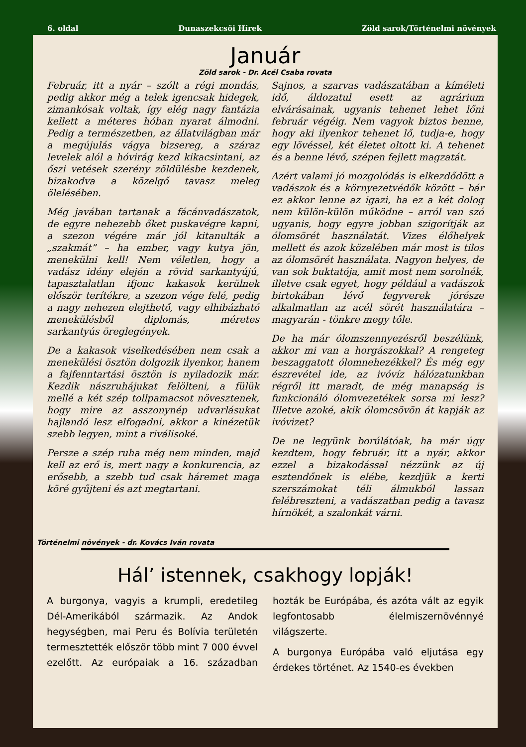6. oldal Dunaszekcsői Hírek Zöld sarok/Történelmi növények
Január
Zöld sarok - Dr. Acél Csaba rovata
Február, itt a nyár – szólt a régi mondás, pedig akkor még a telek igencsak hidegek, zimankósak voltak, így elég nagy fantázia kellett a méteres hóban nyarat álmodni. Pedig a természetben, az állatvilágban már a megújulás vágya bizsereg, a száraz levelek alól a hóvirág kezd kikacsintani, az őszi vetések szerény zöldülésbe kezdenek, bizakodva a közelgő tavasz meleg ölelésében.
Még javában tartanak a fácánvadászatok, de egyre nehezebb őket puskavégre kapni, a szezon végére már jól kitanulták a „szakmát” – ha ember, vagy kutya jön, menekülni kell! Nem véletlen, hogy a vadász idény elején a rövid sarkantyújú, tapasztalatlan ifjonc kakasok kerülnek először terítékre, a szezon vége felé, pedig a nagy nehezen elejthető, vagy elhibázható menekülésből diplomás, méretes sarkantyús öreglegények.
De a kakasok viselkedésében nem csak a menekülési ösztön dolgozik ilyenkor, hanem a fajfenntartási ösztön is nyiladozik már. Kezdik nászruhájukat felölteni, a fülük mellé a két szép tollpamacsot növesztenek, hogy mire az asszonynép udvarlásukat hajlandó lesz elfogadni, akkor a kinézetük szebb legyen, mint a riválisoké.
Persze a szép ruha még nem minden, majd kell az erő is, mert nagy a konkurencia, az erősebb, a szebb tud csak háremet maga köré gyűjteni és azt megtartani.
Sajnos, a szarvas vadászatában a kíméleti idő, áldozatul esett az agrárium elvárásainak, ugyanis tehenet lehet lőni február végéig. Nem vagyok biztos benne, hogy aki ilyenkor tehenet lő, tudja-e, hogy egy lövéssel, két életet oltott ki. A tehenet és a benne lévő, szépen fejlett magzatát.
Azért valami jó mozgolódás is elkezdődött a vadászok és a környezetvédők között – bár ez akkor lenne az igazi, ha ez a két dolog nem külön-külön működne – arról van szó ugyanis, hogy egyre jobban szigorítják az ólomsörét használatát. Vizes élőhelyek mellett és azok közelében már most is tilos az ólomsörét használata. Nagyon helyes, de van sok buktatója, amit most nem sorolnék, illetve csak egyet, hogy például a vadászok birtokában lévő fegyverek jórésze alkalmatlan az acél sörét használatára – magyarán - tönkre megy tőle.
De ha már ólomszennyezésről beszélünk, akkor mi van a horgászokkal? A rengeteg beszaggatott ólomnehezékkel? És még egy észrevétel ide, az ivóvíz hálózatunkban régről itt maradt, de még manapság is funkcionáló ólomvezetékek sorsa mi lesz? Illetve azoké, akik ólomcsövön át kapják az ivóvizet?
De ne legyünk borúlátóak, ha már úgy kezdtem, hogy február, itt a nyár, akkor ezzel a bizakodással nézzünk az új esztendőnek is elébe, kezdjük a kerti szerszámokat téli álmukból lassan felébreszteni, a vadászatban pedig a tavasz hírnökét, a szalonkát várni.
Történelmi növények - dr. Kovács Iván rovata
Hál’ istennek, csakhogy lopják!
A burgonya, vagyis a krumpli, eredetileg Dél-Amerikából származik. Az Andok hegységben, mai Peru és Bolívia területén termesztették először több mint 7 000 évvel ezelőtt. Az európaiak a 16. században hozták be Európába, és azóta vált az egyik legfontosabb élelmiszernövénnyé világszerte.
A burgonya Európába való eljutása egy érdekes történet. Az 1540-es években